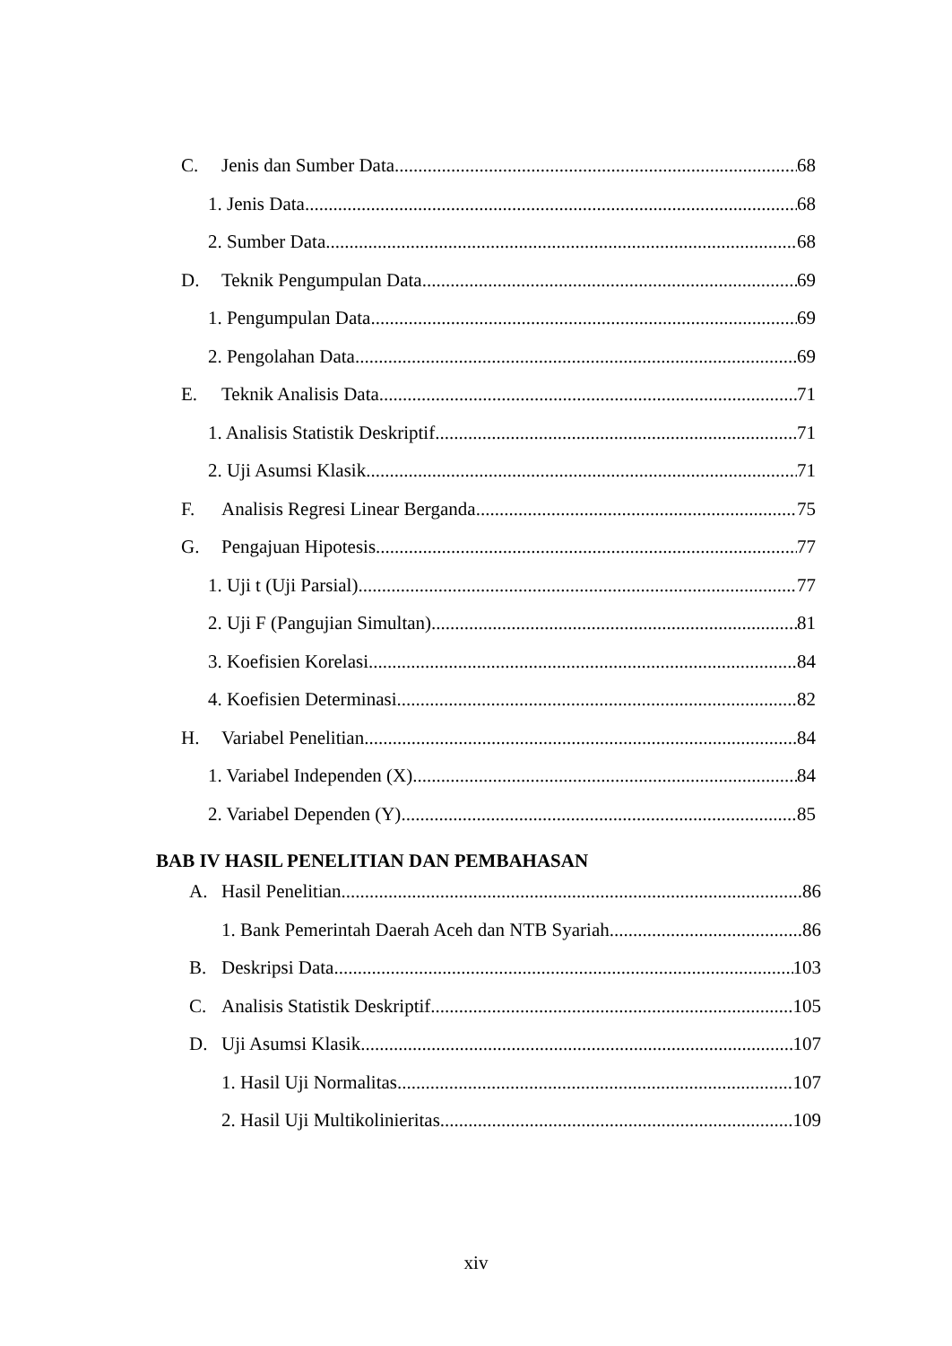C. Jenis dan Sumber Data 68
1. Jenis Data 68
2. Sumber Data 68
D. Teknik Pengumpulan Data 69
1. Pengumpulan Data 69
2. Pengolahan Data 69
E. Teknik Analisis Data 71
1. Analisis Statistik Deskriptif 71
2. Uji Asumsi Klasik 71
F. Analisis Regresi Linear Berganda 75
G. Pengajuan Hipotesis 77
1. Uji t (Uji Parsial) 77
2. Uji F (Pangujian Simultan) 81
3. Koefisien Korelasi 84
4. Koefisien Determinasi 82
H. Variabel Penelitian 84
1. Variabel Independen (X) 84
2. Variabel Dependen (Y) 85
BAB IV HASIL PENELITIAN DAN PEMBAHASAN
A. Hasil Penelitian 86
1. Bank Pemerintah Daerah Aceh dan NTB Syariah 86
B. Deskripsi Data 103
C. Analisis Statistik Deskriptif 105
D. Uji Asumsi Klasik 107
1. Hasil Uji Normalitas 107
2. Hasil Uji Multikolinieritas 109
xiv